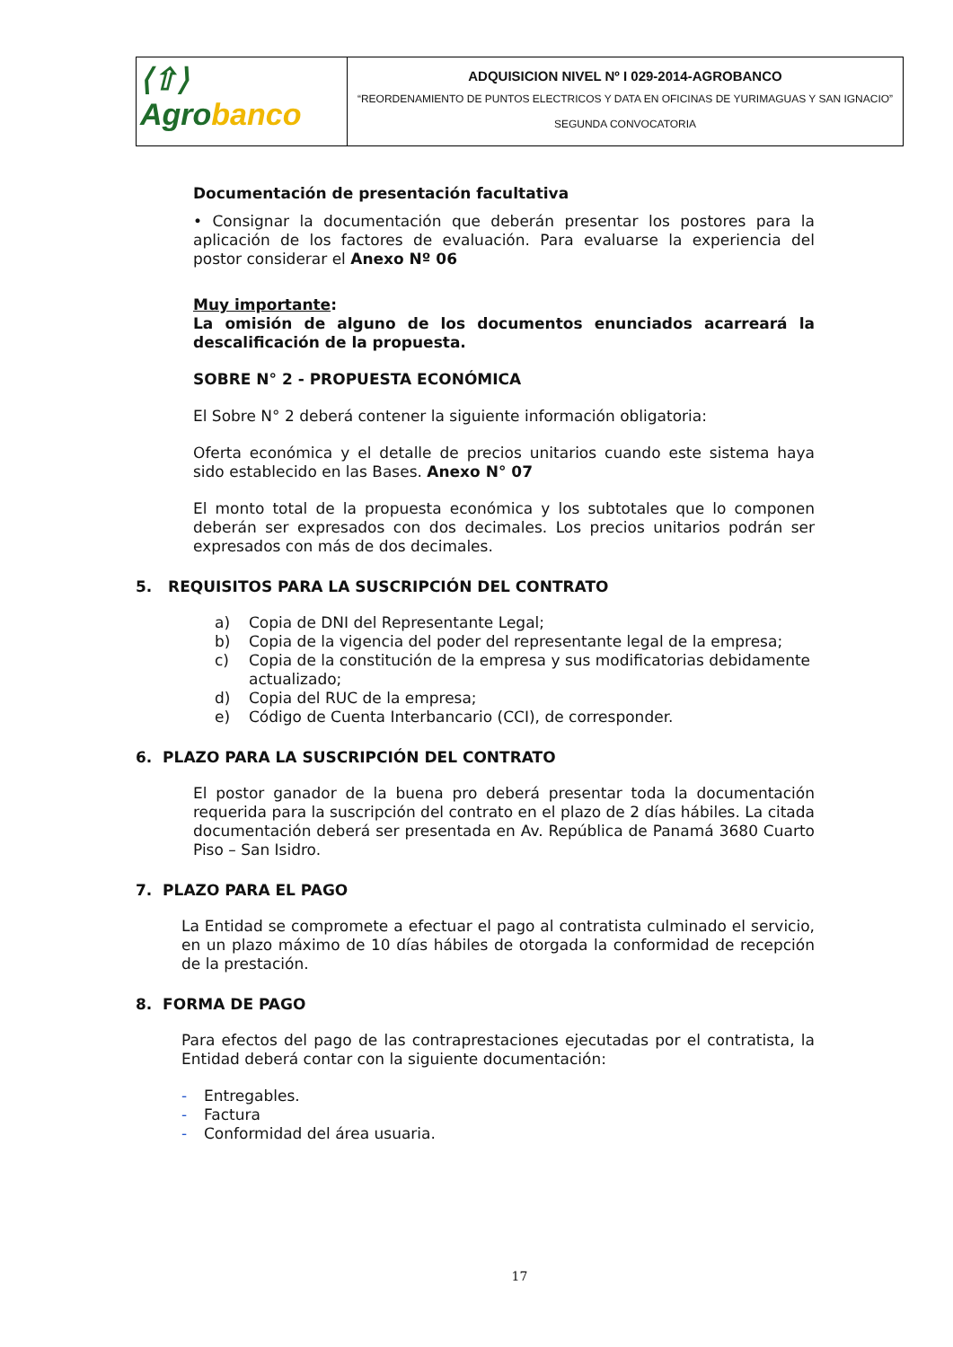| ⟨⇧⟩ Agro banco | ADQUISICION NIVEL Nº I 029-2014-AGROBANCO “REORDENAMIENTO DE PUNTOS ELECTRICOS Y DATA EN OFICINAS DE YURIMAGUAS Y SAN IGNACIO” SEGUNDA CONVOCATORIA |
Documentación de presentación facultativa
• Consignar la documentación que deberán presentar los postores para la aplicación de los factores de evaluación. Para evaluarse la experiencia del postor considerar el Anexo Nº 06
Muy importante:
La omisión de alguno de los documentos enunciados acarreará la descalificación de la propuesta.
SOBRE N° 2 - PROPUESTA ECONÓMICA
El Sobre N° 2 deberá contener la siguiente información obligatoria:
Oferta económica y el detalle de precios unitarios cuando este sistema haya sido establecido en las Bases. Anexo N° 07
El monto total de la propuesta económica y los subtotales que lo componen deberán ser expresados con dos decimales. Los precios unitarios podrán ser expresados con más de dos decimales.
5. REQUISITOS PARA LA SUSCRIPCIÓN DEL CONTRATO
a) Copia de DNI del Representante Legal;
b) Copia de la vigencia del poder del representante legal de la empresa;
c) Copia de la constitución de la empresa y sus modificatorias debidamente actualizado;
d) Copia del RUC de la empresa;
e) Código de Cuenta Interbancario (CCI), de corresponder.
6. PLAZO PARA LA SUSCRIPCIÓN DEL CONTRATO
El postor ganador de la buena pro deberá presentar toda la documentación requerida para la suscripción del contrato en el plazo de 2 días hábiles. La citada documentación deberá ser presentada en Av. República de Panamá 3680 Cuarto Piso – San Isidro.
7. PLAZO PARA EL PAGO
La Entidad se compromete a efectuar el pago al contratista culminado el servicio, en un plazo máximo de 10 días hábiles de otorgada la conformidad de recepción de la prestación.
8. FORMA DE PAGO
Para efectos del pago de las contraprestaciones ejecutadas por el contratista, la Entidad deberá contar con la siguiente documentación:
- Entregables.
- Factura
- Conformidad del área usuaria.
17